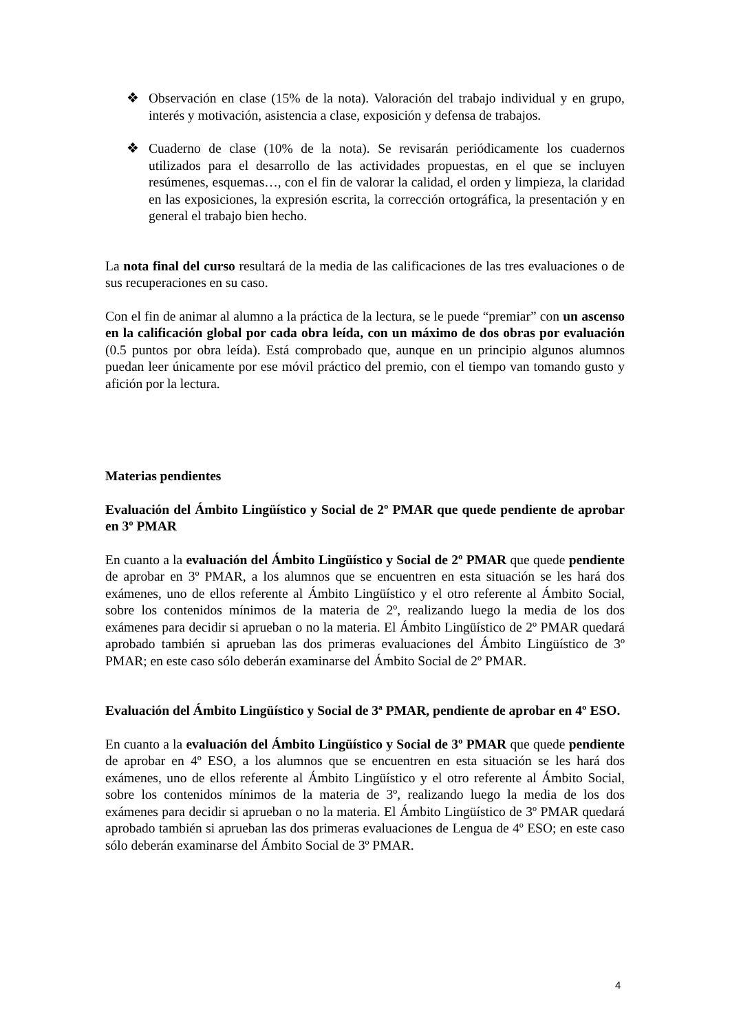❖ Observación en clase (15% de la nota). Valoración del trabajo individual y en grupo, interés y motivación, asistencia a clase, exposición y defensa de trabajos.
❖ Cuaderno de clase (10% de la nota). Se revisarán periódicamente los cuadernos utilizados para el desarrollo de las actividades propuestas, en el que se incluyen resúmenes, esquemas…, con el fin de valorar la calidad, el orden y limpieza, la claridad en las exposiciones, la expresión escrita, la corrección ortográfica, la presentación y en general el trabajo bien hecho.
La nota final del curso resultará de la media de las calificaciones de las tres evaluaciones o de sus recuperaciones en su caso.
Con el fin de animar al alumno a la práctica de la lectura, se le puede “premiar” con un ascenso en la calificación global por cada obra leída, con un máximo de dos obras por evaluación (0.5 puntos por obra leída). Está comprobado que, aunque en un principio algunos alumnos puedan leer únicamente por ese móvil práctico del premio, con el tiempo van tomando gusto y afición por la lectura.
Materias pendientes
Evaluación del Ámbito Lingüístico y Social de 2º PMAR que quede pendiente de aprobar en 3º PMAR
En cuanto a la evaluación del Ámbito Lingüístico y Social de 2º PMAR que quede pendiente de aprobar en 3º PMAR, a los alumnos que se encuentren en esta situación se les hará dos exámenes, uno de ellos referente al Ámbito Lingüístico y el otro referente al Ámbito Social, sobre los contenidos mínimos de la materia de 2º, realizando luego la media de los dos exámenes para decidir si aprueban o no la materia. El Ámbito Lingüístico de 2º PMAR quedará aprobado también si aprueban las dos primeras evaluaciones del Ámbito Lingüístico de 3º PMAR; en este caso sólo deberán examinarse del Ámbito Social de 2º PMAR.
Evaluación del Ámbito Lingüístico y Social de 3ª PMAR, pendiente de aprobar en 4º ESO.
En cuanto a la evaluación del Ámbito Lingüístico y Social de 3º PMAR que quede pendiente de aprobar en 4º ESO, a los alumnos que se encuentren en esta situación se les hará dos exámenes, uno de ellos referente al Ámbito Lingüístico y el otro referente al Ámbito Social, sobre los contenidos mínimos de la materia de 3º, realizando luego la media de los dos exámenes para decidir si aprueban o no la materia. El Ámbito Lingüístico de 3º PMAR quedará aprobado también si aprueban las dos primeras evaluaciones de Lengua de 4º ESO; en este caso sólo deberán examinarse del Ámbito Social de 3º PMAR.
4